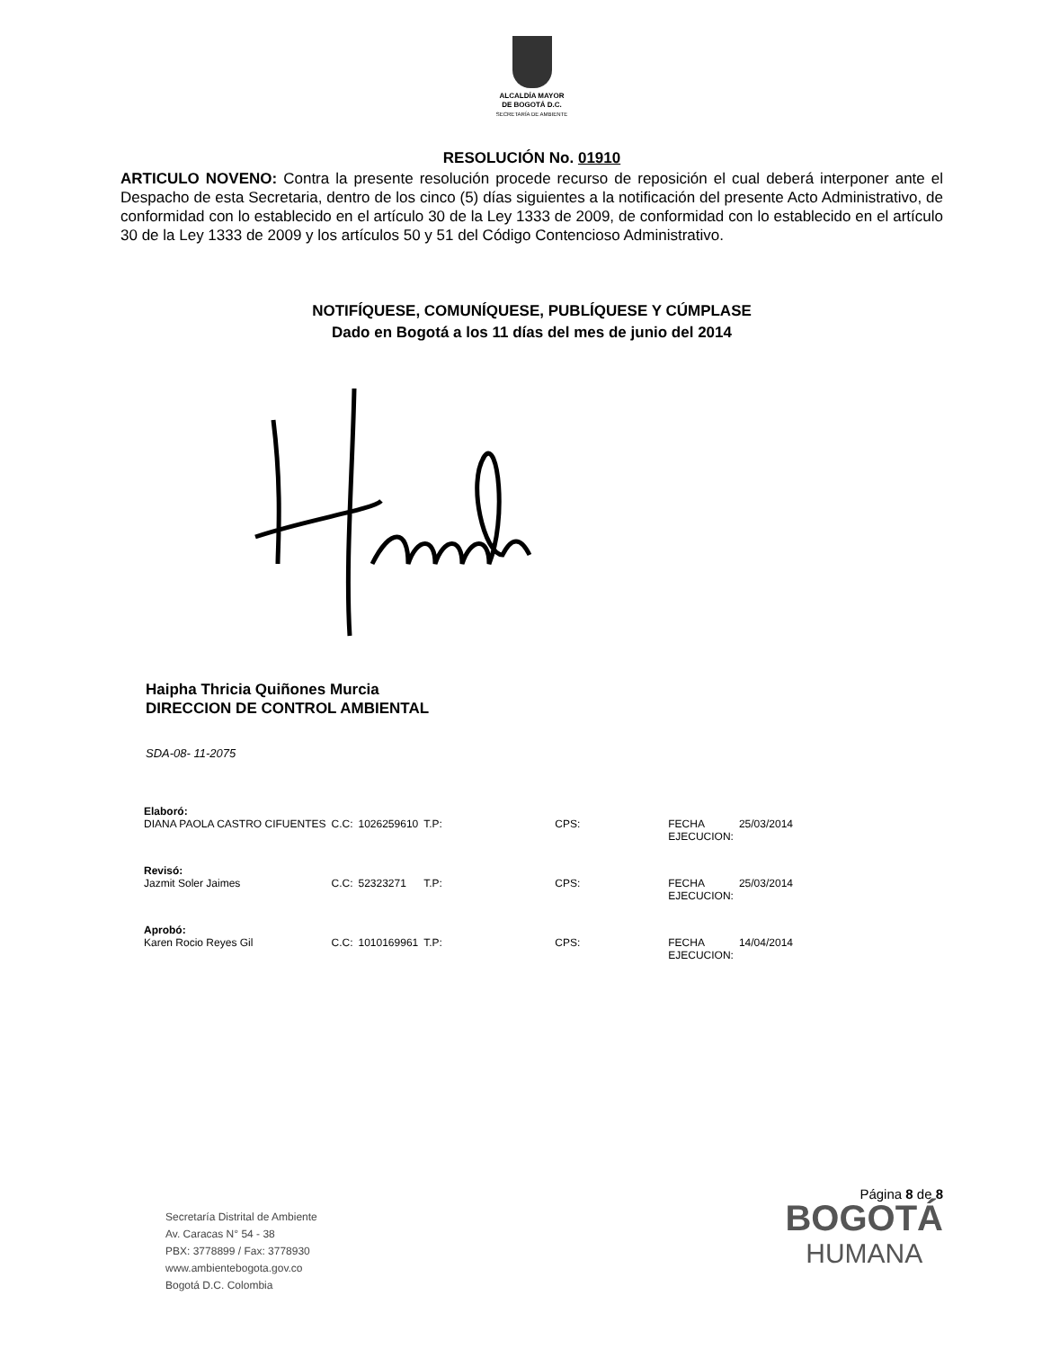ALCALDÍA MAYOR
DE BOGOTÁ D.C.
SECRETARÍA DE AMBIENTE
RESOLUCIÓN No. 01910
ARTICULO NOVENO: Contra la presente resolución procede recurso de reposición el cual deberá interponer ante el Despacho de esta Secretaria, dentro de los cinco (5) días siguientes a la notificación del presente Acto Administrativo, de conformidad con lo establecido en el artículo 30 de la Ley 1333 de 2009, de conformidad con lo establecido en el artículo 30 de la Ley 1333 de 2009 y los artículos 50 y 51 del Código Contencioso Administrativo.
NOTIFÍQUESE, COMUNÍQUESE, PUBLÍQUESE Y CÚMPLASE
Dado en Bogotá a los 11 días del mes de junio del 2014
Haipha Thricia Quiñones Murcia
DIRECCION DE CONTROL AMBIENTAL
SDA-08- 11-2075
| Elaboró: | | | | | | |
| DIANA PAOLA CASTRO CIFUENTES | C.C: | 1026259610 | T.P: | CPS: | FECHA EJECUCION: | 25/03/2014 |
| Revisó: | | | | | | |
| Jazmit Soler Jaimes | C.C: | 52323271 | T.P: | CPS: | FECHA EJECUCION: | 25/03/2014 |
| Aprobó: | | | | | | |
| Karen Rocio Reyes Gil | C.C: | 1010169961 | T.P: | CPS: | FECHA EJECUCION: | 14/04/2014 |
Secretaría Distrital de Ambiente
Av. Caracas N° 54 - 38
PBX: 3778899 / Fax: 3778930
www.ambientebogota.gov.co
Bogotá D.C. Colombia
Página 8 de 8
BOGOTÁ
HUMANA